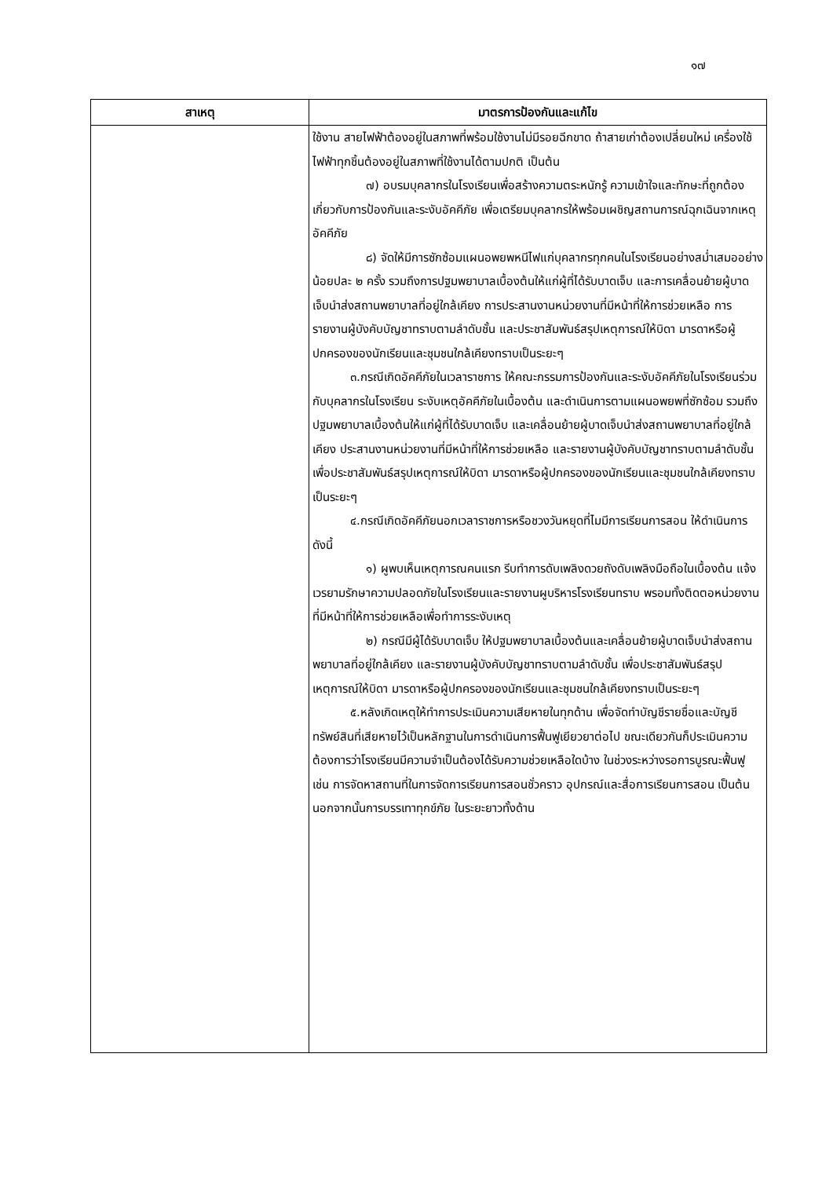๑๗
| สาเหตุ | มาตรการป้องกันและแก้ไข |
| --- | --- |
| | ใช้งาน สายไฟฟ้าต้องอยู่ในสภาพที่พร้อมใช้งานไม่มีรอยฉีกขาด ถ้าสายเก่าต้องเปลี่ยนใหม่ เครื่องใช้ไฟฟ้าทุกชิ้นต้องอยู่ในสภาพที่ใช้งานได้ตามปกติ เป็นต้น ๗) อบรมบุคลากรในโรงเรียนเพื่อสร้างความตระหนักรู้ ความเข้าใจและทักษะที่ถูกต้องเกี่ยวกับการป้องกันและระงับอัคคีภัย เพื่อเตรียมบุคลากรให้พร้อมเผชิญสถานการณ์ฉุกเฉินจากเหตุอัคคีภัย ๘) จัดให้มีการซักซ้อมแผนอพยพหนีไฟแก่บุคลากรทุกคนในโรงเรียนอย่างสม่ำเสมออย่างน้อยปละ ๒ ครั้ง รวมถึงการปฐมพยาบาลเบื้องต้นให้แก่ผู้ที่ได้รับบาดเจ็บ และการเคลื่อนย้ายผู้บาดเจ็บนำส่งสถานพยาบาลที่อยู่ใกล้เคียง การประสานงานหน่วยงานที่มีหน้าที่ให้การช่วยเหลือ การรายงานผู้บังคับบัญชาทราบตามลำดับชั้น และประชาสัมพันธ์สรุปเหตุการณ์ให้บิดา มารดาหรือผู้ปกครองของนักเรียนและชุมชนใกล้เคียงทราบเป็นระยะๆ ๓.กรณีเกิดอัคคีภัยในเวลาราชการ ให้คณะกรรมการป้องกันและระงับอัคคีภัยในโรงเรียนร่วมกับบุคลากรในโรงเรียน ระงับเหตุอัคคีภัยในเบื้องต้น และดำเนินการตามแผนอพยพที่ซักซ้อม รวมถึงปฐมพยาบาลเบื้องต้นให้แก่ผู้ที่ได้รับบาดเจ็บ และเคลื่อนย้ายผู้บาดเจ็บนำส่งสถานพยาบาลที่อยู่ใกล้เคียง ประสานงานหน่วยงานที่มีหน้าที่ให้การช่วยเหลือ และรายงานผู้บังคับบัญชาทราบตามลำดับชั้น เพื่อประชาสัมพันธ์สรุปเหตุการณ์ให้บิดา มารดาหรือผู้ปกครองของนักเรียนและชุมชนใกล้เคียงทราบเป็นระยะๆ ๔.กรณีเกิดอัคคีภัยนอกเวลาราชการหรือชวงวันหยุดที่ไมมีการเรียนการสอน ให้ดำเนินการดังนี้ ๑) ผูพบเห็นเหตุการณคนแรก รีบทำการดับเพลิงดวยถังดับเพลิงมือถือในเบื้องต้น แจ้งเวรยามรักษาความปลอดภัยในโรงเรียนและรายงานผูบริหารโรงเรียนทราบ พรอมทั้งติดตอหน่วยงานที่มีหน้าที่ให้การช่วยเหลือเพื่อทำการระงับเหตุ ๒) กรณีมีผู้ได้รับบาดเจ็บ ให้ปฐมพยาบาลเบื้องต้นและเคลื่อนย้ายผู้บาดเจ็บนำส่งสถานพยาบาลที่อยู่ใกล้เคียง และรายงานผู้บังคับบัญชาทราบตามลำดับชั้น เพื่อประชาสัมพันธ์สรุปเหตุการณ์ให้บิดา มารดาหรือผู้ปกครองของนักเรียนและชุมชนใกล้เคียงทราบเป็นระยะๆ ๕.หลังเกิดเหตุให้ทำการประเมินความเสียหายในทุกด้าน เพื่อจัดทำบัญชีรายชื่อและบัญชีทรัพย์สินที่เสียหายไว้เป็นหลักฐานในการดำเนินการฟื้นฟูเยียวยาต่อไป ขณะเดียวกันก็ประเมินความต้องการว่าโรงเรียนมีความจำเป็นต้องได้รับความช่วยเหลือใดบ้าง ในช่วงระหว่างรอการบูรณะฟื้นฟู เช่น การจัดหาสถานที่ในการจัดการเรียนการสอนชั่วคราว อุปกรณ์และสื่อการเรียนการสอน เป็นต้น นอกจากนั้นการบรรเทาทุกข์ภัย ในระยะยาวทั้งด้าน |